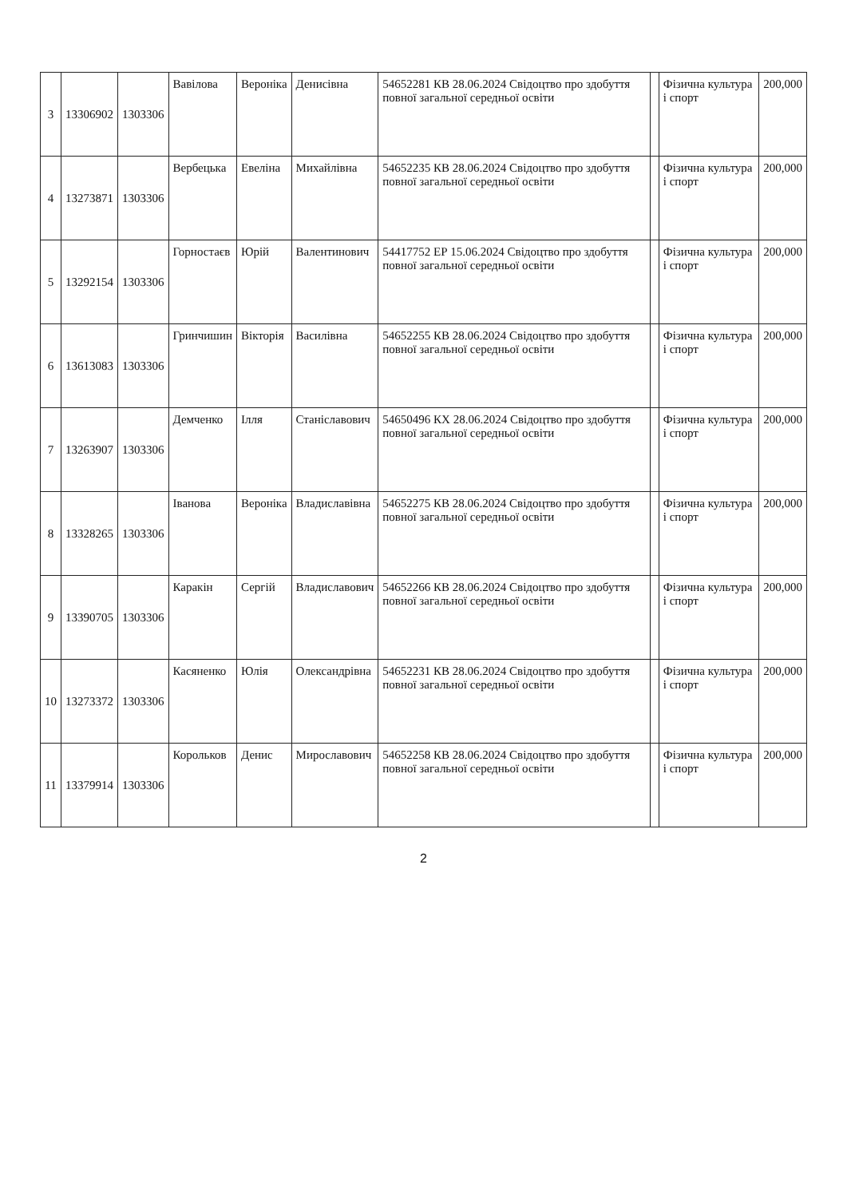| 3 | 13306902 | 1303306 | Вавілова | Вероніка | Денисівна | 54652281 КВ 28.06.2024 Свідоцтво про здобуття повної загальної середньої освіти | | Фізична культура і спорт | 200,000 |
| 4 | 13273871 | 1303306 | Вербецька | Евеліна | Михайлівна | 54652235 КВ 28.06.2024 Свідоцтво про здобуття повної загальної середньої освіти | | Фізична культура і спорт | 200,000 |
| 5 | 13292154 | 1303306 | Горностаєв | Юрій | Валентинович | 54417752 ЕР 15.06.2024 Свідоцтво про здобуття повної загальної середньої освіти | | Фізична культура і спорт | 200,000 |
| 6 | 13613083 | 1303306 | Гринчишин | Вікторія | Василівна | 54652255 КВ 28.06.2024 Свідоцтво про здобуття повної загальної середньої освіти | | Фізична культура і спорт | 200,000 |
| 7 | 13263907 | 1303306 | Демченко | Ілля | Станіславович | 54650496 КХ 28.06.2024 Свідоцтво про здобуття повної загальної середньої освіти | | Фізична культура і спорт | 200,000 |
| 8 | 13328265 | 1303306 | Іванова | Вероніка | Владиславівна | 54652275 КВ 28.06.2024 Свідоцтво про здобуття повної загальної середньої освіти | | Фізична культура і спорт | 200,000 |
| 9 | 13390705 | 1303306 | Каракін | Сергій | Владиславович | 54652266 КВ 28.06.2024 Свідоцтво про здобуття повної загальної середньої освіти | | Фізична культура і спорт | 200,000 |
| 10 | 13273372 | 1303306 | Касяненко | Юлія | Олександрівна | 54652231 КВ 28.06.2024 Свідоцтво про здобуття повної загальної середньої освіти | | Фізична культура і спорт | 200,000 |
| 11 | 13379914 | 1303306 | Корольков | Денис | Мирославович | 54652258 КВ 28.06.2024 Свідоцтво про здобуття повної загальної середньої освіти | | Фізична культура і спорт | 200,000 |
2